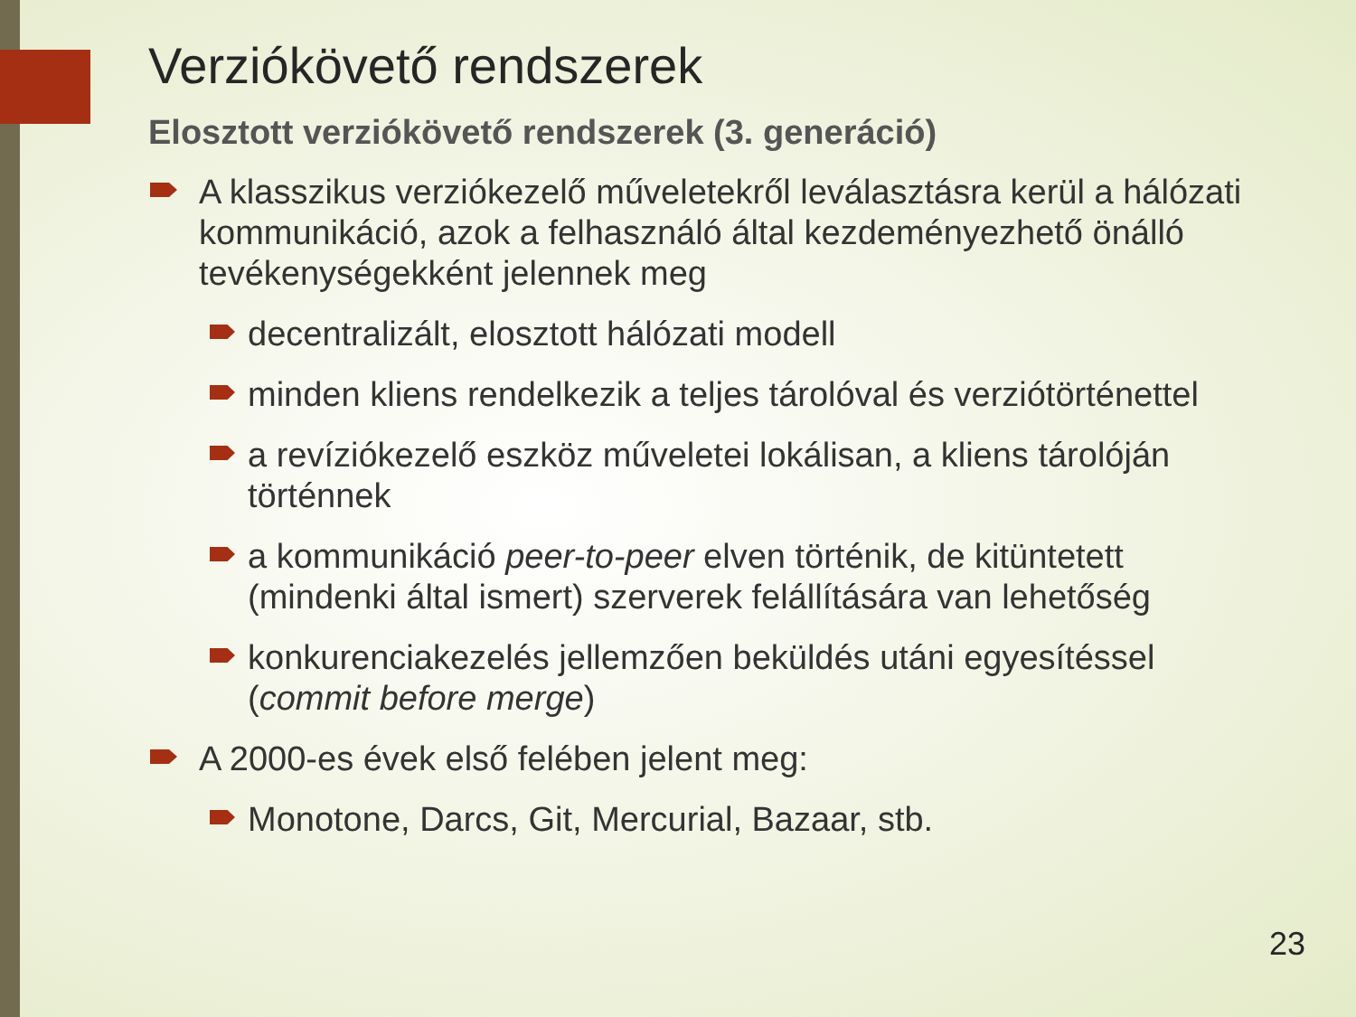Verziókövető rendszerek
Elosztott verziókövető rendszerek (3. generáció)
A klasszikus verziókezelő műveletekről leválasztásra kerül a hálózati kommunikáció, azok a felhasználó által kezdeményezhető önálló tevékenységekként jelennek meg
decentralizált, elosztott hálózati modell
minden kliens rendelkezik a teljes tárolóval és verziótörténettel
a revíziókezelő eszköz műveletei lokálisan, a kliens tárolóján történnek
a kommunikáció peer-to-peer elven történik, de kitüntetett (mindenki által ismert) szerverek felállítására van lehetőség
konkurenciakezelés jellemzően beküldés utáni egyesítéssel (commit before merge)
A 2000-es évek első felében jelent meg:
Monotone, Darcs, Git, Mercurial, Bazaar, stb.
23